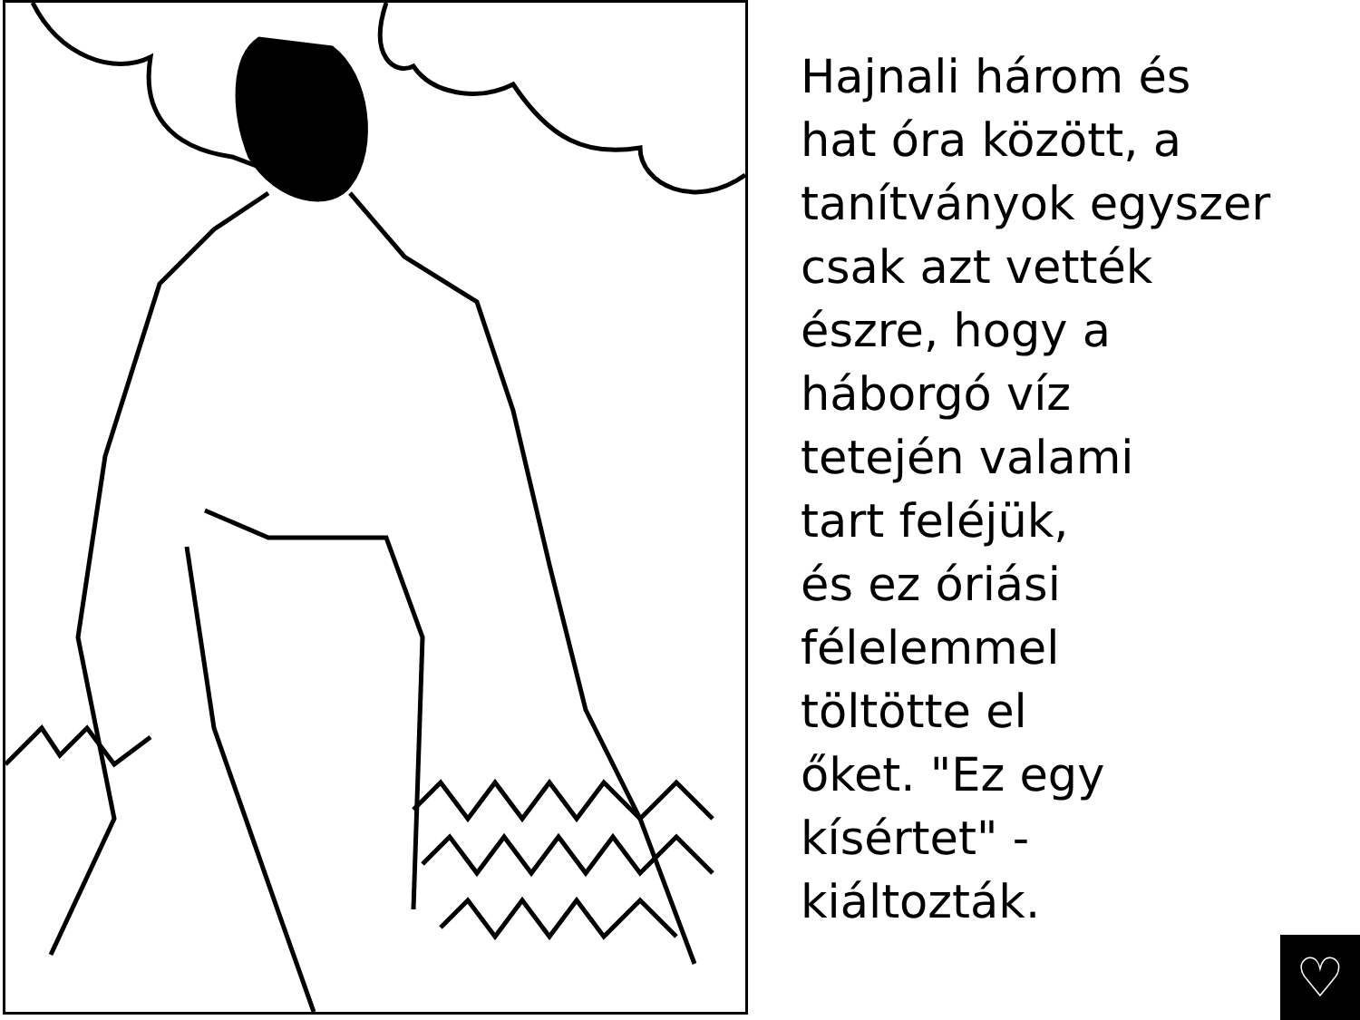Hajnali három és
hat óra között, a
tanítványok egyszer
csak azt vették
észre, hogy a
háborgó víz
tetején valami
tart feléjük,
és ez óriási
félelemmel
töltötte el
őket. "Ez egy
kísértet" -
kiáltozták.
♡